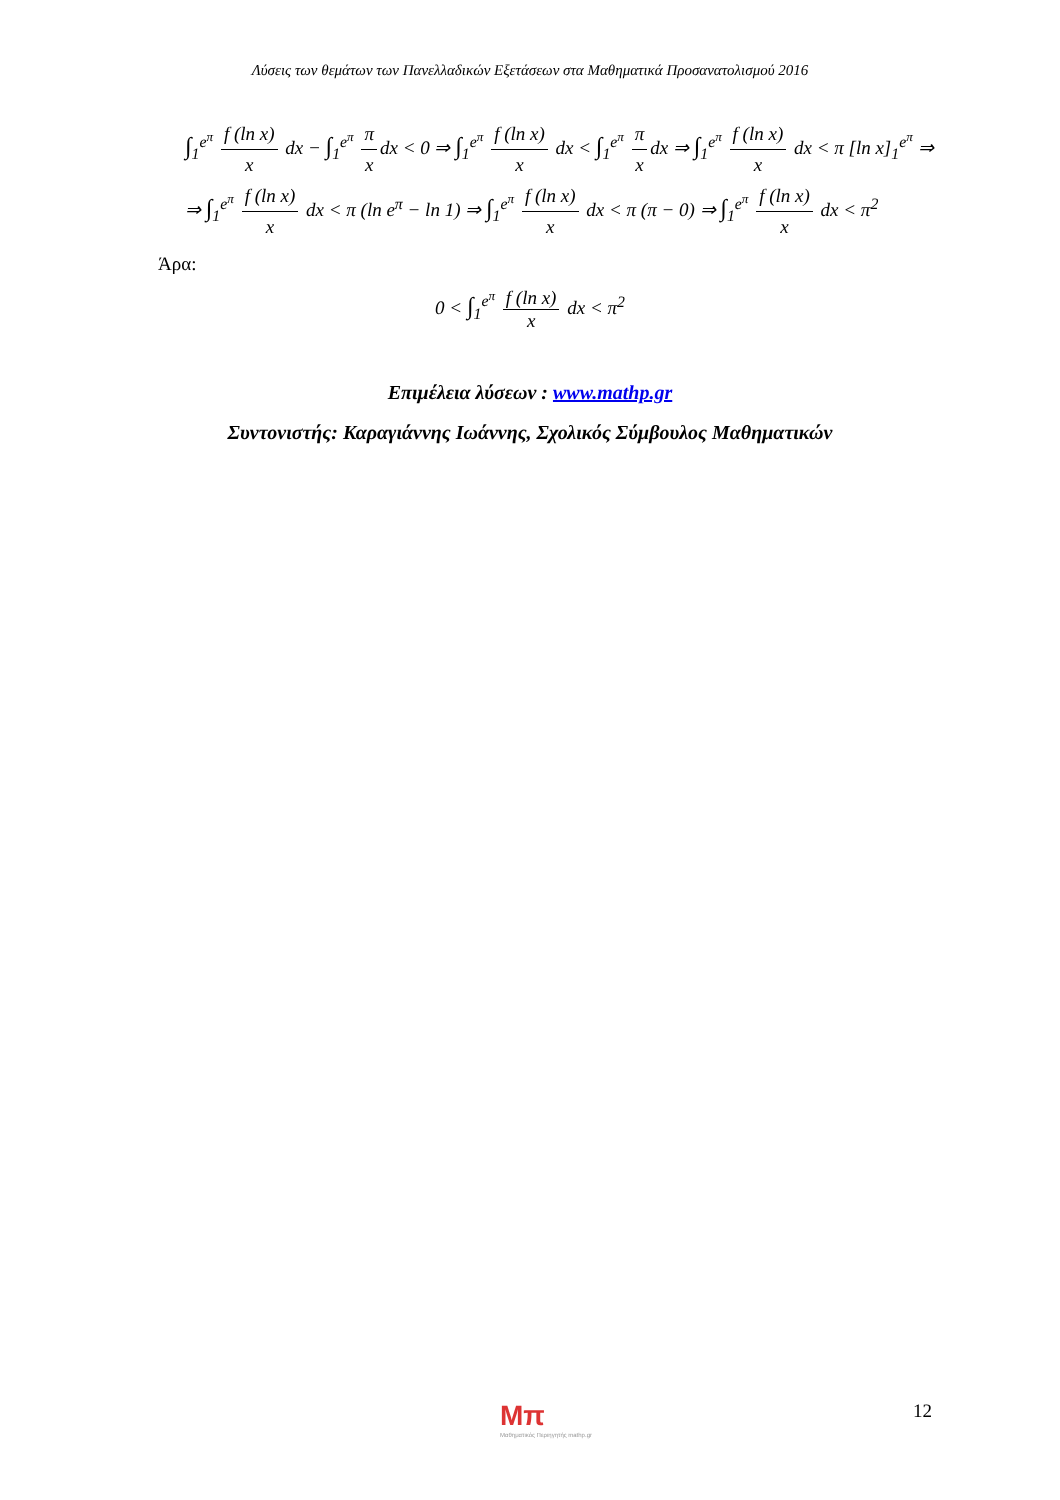Λύσεις των θεμάτων των Πανελλαδικών Εξετάσεων στα Μαθηματικά Προσανατολισμού 2016
∫<sub>1</sub><sup>e<sup>π</sup></sup> f (ln x) x dx − ∫<sub>1</sub><sup>e<sup>π</sup></sup> π x dx < 0 ⇒ ∫<sub>1</sub><sup>e<sup>π</sup></sup> f (ln x) x dx < ∫<sub>1</sub><sup>e<sup>π</sup></sup> π x dx ⇒ ∫<sub>1</sub><sup>e<sup>π</sup></sup> f (ln x) x dx < π [ln x]<sub>1</sub><sup>e<sup>π</sup></sup> ⇒
⇒ ∫<sub>1</sub><sup>e<sup>π</sup></sup> f (ln x) x dx < π (ln e<sup>π</sup> − ln 1) ⇒ ∫<sub>1</sub><sup>e<sup>π</sup></sup> f (ln x) x dx < π (π − 0) ⇒ ∫<sub>1</sub><sup>e<sup>π</sup></sup> f (ln x) x dx < π<sup>2</sup>
Άρα:
0 < ∫<sub>1</sub><sup>e<sup>π</sup></sup> f (ln x) x dx < π<sup>2</sup>
Επιμέλεια λύσεων : www.mathp.gr
Συντονιστής: Καραγιάννης Ιωάννης, Σχολικός Σύμβουλος Μαθηματικών
Mπ
Μαθηματικός Περιηγητής mathp.gr
12